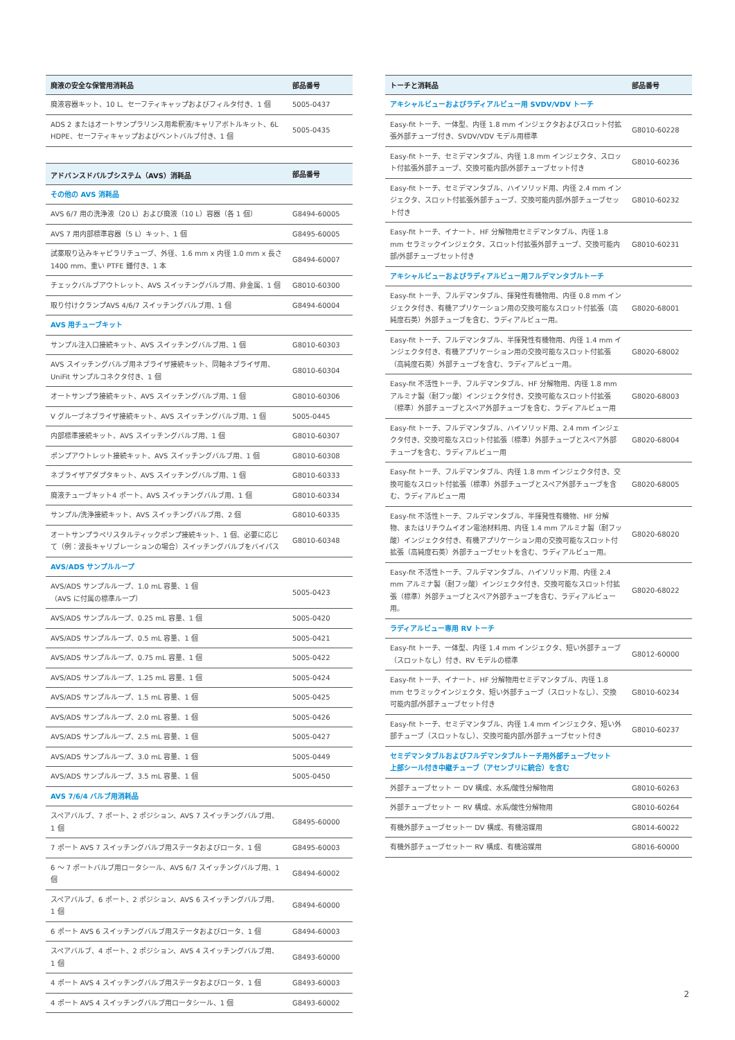| 廃液の安全な保管用消耗品 | 部品番号 |
| --- | --- |
| 廃液容器キット、10 L、セーフティキャップおよびフィルタ付き、1 個 | 5005-0437 |
| ADS 2 またはオートサンプラリンス用希釈液/キャリアボトルキット、6L HDPE、セーフティキャップおよびベントバルブ付き、1 個 | 5005-0435 |
| アドバンスドバルブシステム（AVS）消耗品 | 部品番号 |
| --- | --- |
| その他の AVS 消耗品 | |
| AVS 6/7 用の洗浄液（20 L）および廃液（10 L）容器（各 1 個） | G8494-60005 |
| AVS 7 用内部標準容器（5 L）キット、1 個 | G8495-60005 |
| 試薬取り込みキャピラリチューブ、外径、1.6 mm x 内径 1.0 mm x 長さ 1400 mm、重い PTFE 錘付き、1 本 | G8494-60007 |
| チェックバルブアウトレット、AVS スイッチングバルブ用、非金属、1 個 | G8010-60300 |
| 取り付けクランプAVS 4/6/7 スイッチングバルブ用、1 個 | G8494-60004 |
| AVS 用チューブキット | |
| サンプル注入口接続キット、AVS スイッチングバルブ用、1 個 | G8010-60303 |
| AVS スイッチングバルブ用ネブライザ接続キット、同軸ネブライザ用、UniFit サンプルコネクタ付き、1 個 | G8010-60304 |
| オートサンプラ接続キット、AVS スイッチングバルブ用、1 個 | G8010-60306 |
| V グルーブネブライザ接続キット、AVS スイッチングバルブ用、1 個 | 5005-0445 |
| 内部標準接続キット、AVS スイッチングバルブ用、1 個 | G8010-60307 |
| ポンプアウトレット接続キット、AVS スイッチングバルブ用、1 個 | G8010-60308 |
| ネブライザアダプタキット、AVS スイッチングバルブ用、1 個 | G8010-60333 |
| 廃液チューブキット4 ポート、AVS スイッチングバルブ用、1 個 | G8010-60334 |
| サンプル/洗浄接続キット、AVS スイッチングバルブ用、2 個 | G8010-60335 |
| オートサンプラペリスタルティックポンプ接続キット、1 個、必要に応じて（例：波長キャリブレーションの場合）スイッチングバルブをバイパス | G8010-60348 |
| AVS/ADS サンプルループ | |
| AVS/ADS サンプルループ、1.0 mL 容量、1 個 （AVS に付属の標準ループ） | 5005-0423 |
| AVS/ADS サンプルループ、0.25 mL 容量、1 個 | 5005-0420 |
| AVS/ADS サンプルループ、0.5 mL 容量、1 個 | 5005-0421 |
| AVS/ADS サンプルループ、0.75 mL 容量、1 個 | 5005-0422 |
| AVS/ADS サンプルループ、1.25 mL 容量、1 個 | 5005-0424 |
| AVS/ADS サンプルループ、1.5 mL 容量、1 個 | 5005-0425 |
| AVS/ADS サンプルループ、2.0 mL 容量、1 個 | 5005-0426 |
| AVS/ADS サンプルループ、2.5 mL 容量、1 個 | 5005-0427 |
| AVS/ADS サンプルループ、3.0 mL 容量、1 個 | 5005-0449 |
| AVS/ADS サンプルループ、3.5 mL 容量、1 個 | 5005-0450 |
| AVS 7/6/4 バルブ用消耗品 | |
| スペアバルブ、7 ポート、2 ポジション、AVS 7 スイッチングバルブ用、1 個 | G8495-60000 |
| 7 ポート AVS 7 スイッチングバルブ用ステータおよびロータ、1 個 | G8495-60003 |
| 6 ～ 7 ポートバルブ用ロータシール、AVS 6/7 スイッチングバルブ用、1 個 | G8494-60002 |
| スペアバルブ、6 ポート、2 ポジション、AVS 6 スイッチングバルブ用、1 個 | G8494-60000 |
| 6 ポート AVS 6 スイッチングバルブ用ステータおよびロータ、1 個 | G8494-60003 |
| スペアバルブ、4 ポート、2 ポジション、AVS 4 スイッチングバルブ用、1 個 | G8493-60000 |
| 4 ポート AVS 4 スイッチングバルブ用ステータおよびロータ、1 個 | G8493-60003 |
| 4 ポート AVS 4 スイッチングバルブ用ロータシール、1 個 | G8493-60002 |
| トーチと消耗品 | 部品番号 |
| --- | --- |
| アキシャルビューおよびラディアルビュー用 SVDV/VDV トーチ | |
| Easy-fit トーチ、一体型、内径 1.8 mm インジェクタおよびスロット付拡張外部チューブ付き、SVDV/VDV モデル用標準 | G8010-60228 |
| Easy-fit トーチ、セミデマンタブル、内径 1.8 mm インジェクタ、スロット付拡張外部チューブ、交換可能内部/外部チューブセット付き | G8010-60236 |
| Easy-fit トーチ、セミデマンタブル、ハイソリッド用、内径 2.4 mm インジェクタ、スロット付拡張外部チューブ、交換可能内部/外部チューブセット付き | G8010-60232 |
| Easy-fit トーチ、イナート、HF 分解物用セミデマンタブル、内径 1.8 mm セラミックインジェクタ、スロット付拡張外部チューブ、交換可能内部/外部チューブセット付き | G8010-60231 |
| アキシャルビューおよびラディアルビュー用フルデマンタブルトーチ | |
| Easy-fit トーチ、フルデマンタブル、揮発性有機物用、内径 0.8 mm インジェクタ付き、有機アプリケーション用の交換可能なスロット付拡張（高純度石英）外部チューブを含む、ラディアルビュー用。 | G8020-68001 |
| Easy-fit トーチ、フルデマンタブル、半揮発性有機物用、内径 1.4 mm インジェクタ付き、有機アプリケーション用の交換可能なスロット付拡張（高純度石英）外部チューブを含む、ラディアルビュー用。 | G8020-68002 |
| Easy-fit 不活性トーチ、フルデマンタブル、HF 分解物用、内径 1.8 mm アルミナ製（耐フッ酸）インジェクタ付き、交換可能なスロット付拡張（標準）外部チューブとスペア外部チューブを含む、ラディアルビュー用 | G8020-68003 |
| Easy-fit トーチ、フルデマンタブル、ハイソリッド用、2.4 mm インジェクタ付き、交換可能なスロット付拡張（標準）外部チューブとスペア外部チューブを含む、ラディアルビュー用 | G8020-68004 |
| Easy-fit トーチ、フルデマンタブル、内径 1.8 mm インジェクタ付き、交換可能なスロット付拡張（標準）外部チューブとスペア外部チューブを含む、ラディアルビュー用 | G8020-68005 |
| Easy-fit 不活性トーチ、フルデマンタブル、半揮発性有機物、HF 分解物、またはリチウムイオン電池材料用、内径 1.4 mm アルミナ製（耐フッ酸）インジェクタ付き、有機アプリケーション用の交換可能なスロット付拡張（高純度石英）外部チューブセットを含む、ラディアルビュー用。 | G8020-68020 |
| Easy-fit 不活性トーチ、フルデマンタブル、ハイソリッド用、内径 2.4 mm アルミナ製（耐フッ酸）インジェクタ付き、交換可能なスロット付拡張（標準）外部チューブとスペア外部チューブを含む、ラディアルビュー用。 | G8020-68022 |
| ラディアルビュー専用 RV トーチ | |
| Easy-fit トーチ、一体型、内径 1.4 mm インジェクタ、短い外部チューブ（スロットなし）付き、RV モデルの標準 | G8012-60000 |
| Easy-fit トーチ、イナート、HF 分解物用セミデマンタブル、内径 1.8 mm セラミックインジェクタ、短い外部チューブ（スロットなし）、交換可能内部/外部チューブセット付き | G8010-60234 |
| Easy-fit トーチ、セミデマンタブル、内径 1.4 mm インジェクタ、短い外部チューブ（スロットなし）、交換可能内部/外部チューブセット付き | G8010-60237 |
| セミデマンタブルおよびフルデマンタブルトーチ用外部チューブセット 上部シール付き中継チューブ（アセンブリに統合）を含む | |
| 外部チューブセット ー DV 構成、水系/酸性分解物用 | G8010-60263 |
| 外部チューブセット ー RV 構成、水系/酸性分解物用 | G8010-60264 |
| 有機外部チューブセットー DV 構成、有機溶媒用 | G8014-60022 |
| 有機外部チューブセットー RV 構成、有機溶媒用 | G8016-60000 |
2